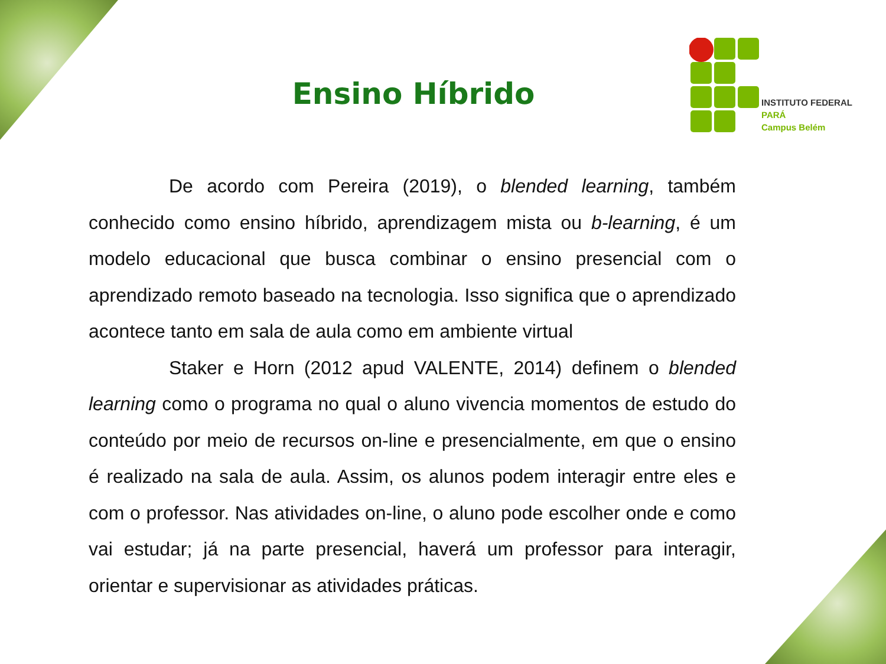INSTITUTO FEDERAL
PARÁ
Campus Belém
Ensino Híbrido
De acordo com Pereira (2019), o blended learning, também conhecido como ensino híbrido, aprendizagem mista ou b-learning, é um modelo educacional que busca combinar o ensino presencial com o aprendizado remoto baseado na tecnologia. Isso significa que o aprendizado acontece tanto em sala de aula como em ambiente virtual
Staker e Horn (2012 apud VALENTE, 2014) definem o blended learning como o programa no qual o aluno vivencia momentos de estudo do conteúdo por meio de recursos on-line e presencialmente, em que o ensino é realizado na sala de aula. Assim, os alunos podem interagir entre eles e com o professor. Nas atividades on-line, o aluno pode escolher onde e como vai estudar; já na parte presencial, haverá um professor para interagir, orientar e supervisionar as atividades práticas.